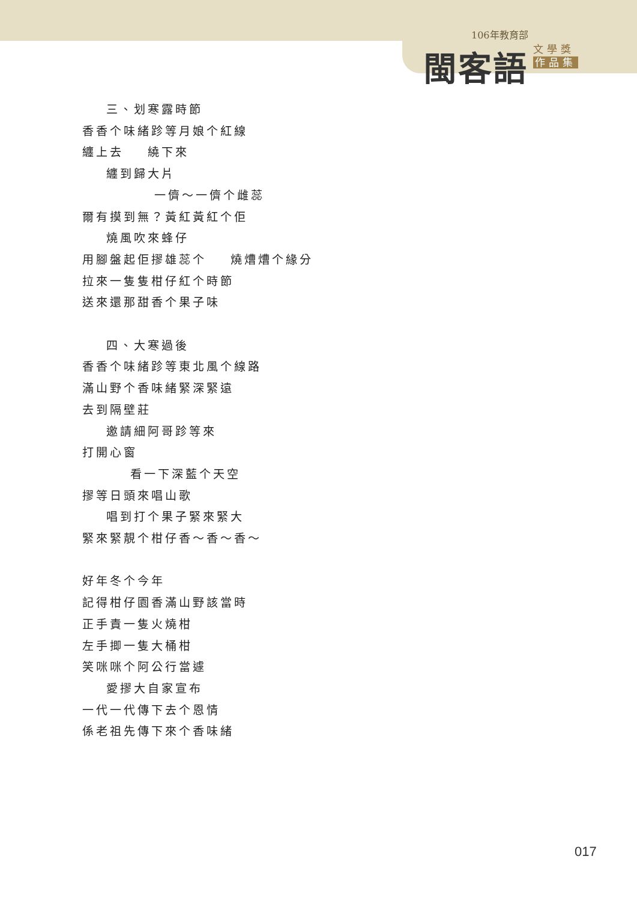106年教育部
閩客語
文學獎
作品集
三、划寒露時節
香香个味緒跈等月娘个紅線
纏上去 繞下來
纏到歸大片
一儕～一儕个雌蕊
爾有摸到無？黃紅黃紅个佢
燒風吹來蜂仔
用腳盤起佢摎雄蕊个 燒㷮㷮个緣分
拉來一隻隻柑仔紅个時節
送來還那甜香个果子味
四、大寒過後
香香个味緒跈等東北風个線路
滿山野个香味緒緊深緊遠
去到隔壁莊
邀請細阿哥跈等來
打開心窗
看一下深藍个天空
摎等日頭來唱山歌
唱到打个果子緊來緊大
緊來緊靚个柑仔香～香～香～
好年冬个今年
記得柑仔園香滿山野該當時
正手責一隻火燒柑
左手揤一隻大桶柑
笑咪咪个阿公行當遽
愛摎大自家宣布
一代一代傳下去个恩情
係老祖先傳下來个香味緒
017